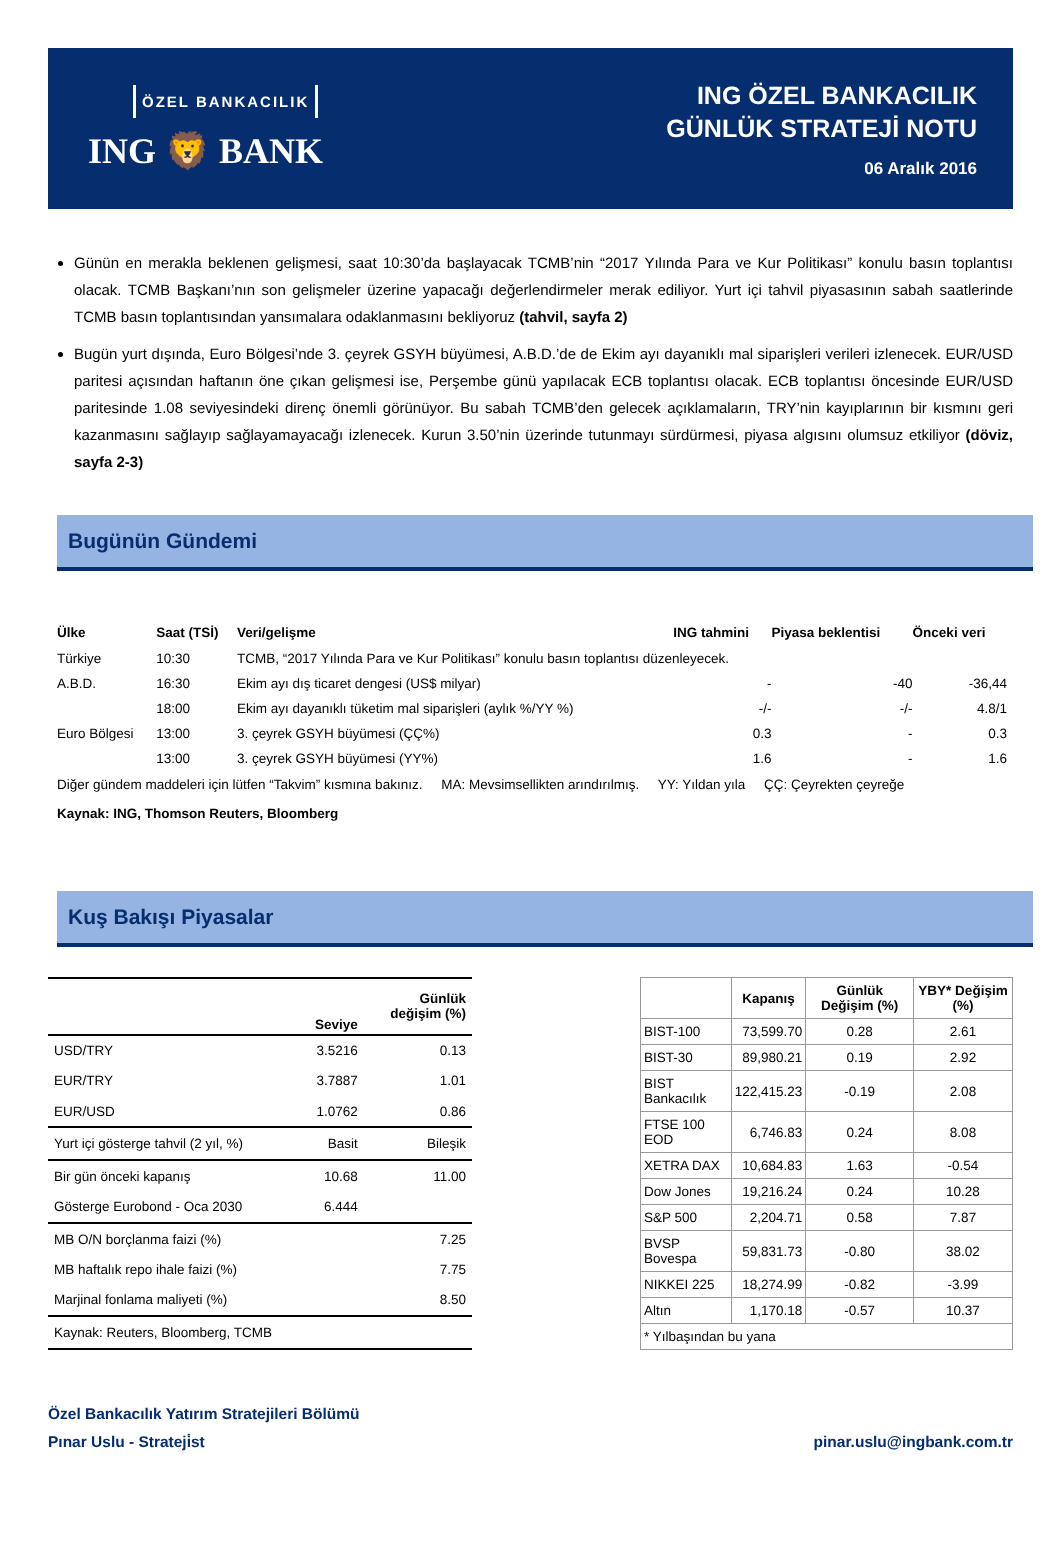ÖZEL BANKACILIK
ING 🦁 BANK
ING ÖZEL BANKACILIK
GÜNLÜK STRATEJİ NOTU
06 Aralık 2016
Günün en merakla beklenen gelişmesi, saat 10:30’da başlayacak TCMB’nin “2017 Yılında Para ve Kur Politikası” konulu basın toplantısı olacak. TCMB Başkanı’nın son gelişmeler üzerine yapacağı değerlendirmeler merak ediliyor. Yurt içi tahvil piyasasının sabah saatlerinde TCMB basın toplantısından yansımalara odaklanmasını bekliyoruz (tahvil, sayfa 2)
Bugün yurt dışında, Euro Bölgesi’nde 3. çeyrek GSYH büyümesi, A.B.D.’de de Ekim ayı dayanıklı mal siparişleri verileri izlenecek. EUR/USD paritesi açısından haftanın öne çıkan gelişmesi ise, Perşembe günü yapılacak ECB toplantısı olacak. ECB toplantısı öncesinde EUR/USD paritesinde 1.08 seviyesindeki direnç önemli görünüyor. Bu sabah TCMB’den gelecek açıklamaların, TRY’nin kayıplarının bir kısmını geri kazanmasını sağlayıp sağlayamayacağı izlenecek. Kurun 3.50’nin üzerinde tutunmayı sürdürmesi, piyasa algısını olumsuz etkiliyor (döviz, sayfa 2-3)
Bugünün Gündemi
| Ülke | Saat (TSİ) | Veri/gelişme | ING tahmini | Piyasa beklentisi | Önceki veri |
| --- | --- | --- | --- | --- | --- |
| Türkiye | 10:30 | TCMB, “2017 Yılında Para ve Kur Politikası” konulu basın toplantısı düzenleyecek. | | | |
| A.B.D. | 16:30 | Ekim ayı dış ticaret dengesi (US$ milyar) | - | -40 | -36,44 |
| | 18:00 | Ekim ayı dayanıklı tüketim mal siparişleri (aylık %/YY %) | -/- | -/- | 4.8/1 |
| Euro Bölgesi | 13:00 | 3. çeyrek GSYH büyümesi (ÇÇ%) | 0.3 | - | 0.3 |
| | 13:00 | 3. çeyrek GSYH büyümesi (YY%) | 1.6 | - | 1.6 |
Diğer gündem maddeleri için lütfen “Takvim” kısmına bakınız. MA: Mevsimsellikten arındırılmış. YY: Yıldan yıla ÇÇ: Çeyrekten çeyreğe
Kaynak: ING, Thomson Reuters, Bloomberg
Kuş Bakışı Piyasalar
| | Seviye | Günlük değişim (%) |
| --- | --- | --- |
| USD/TRY | 3.5216 | 0.13 |
| EUR/TRY | 3.7887 | 1.01 |
| EUR/USD | 1.0762 | 0.86 |
| Yurt içi gösterge tahvil (2 yıl, %) | Basit | Bileşik |
| Bir gün önceki kapanış | 10.68 | 11.00 |
| Gösterge Eurobond - Oca 2030 | 6.444 | |
| MB O/N borçlanma faizi (%) | | 7.25 |
| MB haftalık repo ihale faizi (%) | | 7.75 |
| Marjinal fonlama maliyeti (%) | | 8.50 |
| Kaynak: Reuters, Bloomberg, TCMB | | |
| | Kapanış | Günlük Değişim (%) | YBY* Değişim (%) |
| --- | --- | --- | --- |
| BIST-100 | 73,599.70 | 0.28 | 2.61 |
| BIST-30 | 89,980.21 | 0.19 | 2.92 |
| BIST Bankacılık | 122,415.23 | -0.19 | 2.08 |
| FTSE 100 EOD | 6,746.83 | 0.24 | 8.08 |
| XETRA DAX | 10,684.83 | 1.63 | -0.54 |
| Dow Jones | 19,216.24 | 0.24 | 10.28 |
| S&P 500 | 2,204.71 | 0.58 | 7.87 |
| BVSP Bovespa | 59,831.73 | -0.80 | 38.02 |
| NIKKEI 225 | 18,274.99 | -0.82 | -3.99 |
| Altın | 1,170.18 | -0.57 | 10.37 |
| * Yılbaşından bu yana | | | |
Özel Bankacılık Yatırım Stratejileri Bölümü
Pınar Uslu - Strateji̇st pinar.uslu@ingbank.com.tr